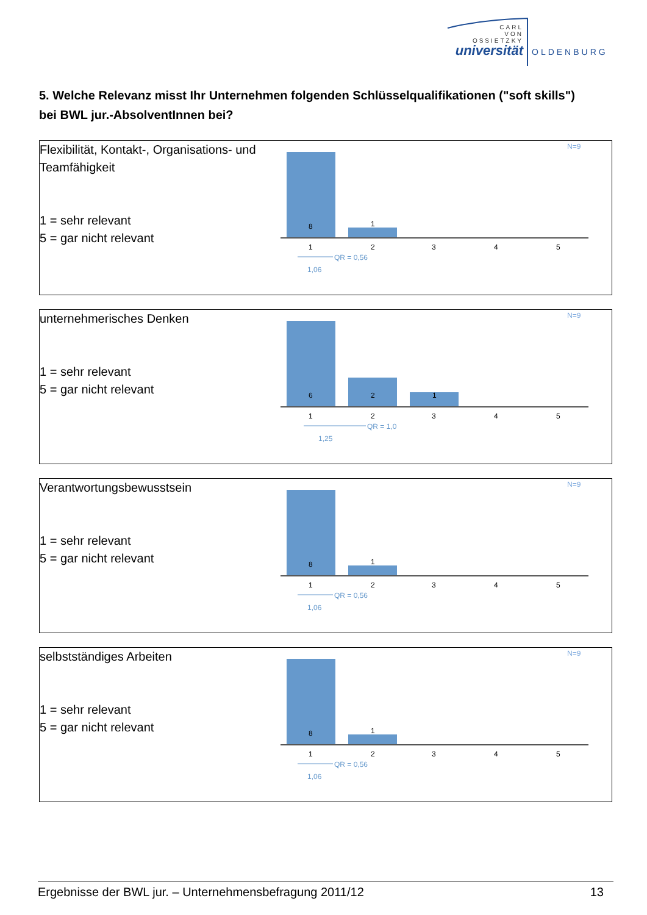CARL
VON
OSSIETZKY
universität
OLDENBURG
5. Welche Relevanz misst Ihr Unternehmen folgenden Schlüsselqualifikationen ("soft skills") bei BWL jur.-AbsolventInnen bei?
Flexibilität, Kontakt-, Organisations- und Teamfähigkeit
1 = sehr relevant
5 = gar nicht relevant
N=9
8
1
1
2
3
4
5
QR = 0,56
1,06
unternehmerisches Denken
1 = sehr relevant
5 = gar nicht relevant
N=9
6
2
1
1
2
3
4
5
QR = 1,0
1,25
Verantwortungsbewusstsein
1 = sehr relevant
5 = gar nicht relevant
N=9
8
1
1
2
3
4
5
QR = 0,56
1,06
selbstständiges Arbeiten
1 = sehr relevant
5 = gar nicht relevant
N=9
8
1
1
2
3
4
5
QR = 0,56
1,06
Ergebnisse der BWL jur. – Unternehmensbefragung 2011/12 13